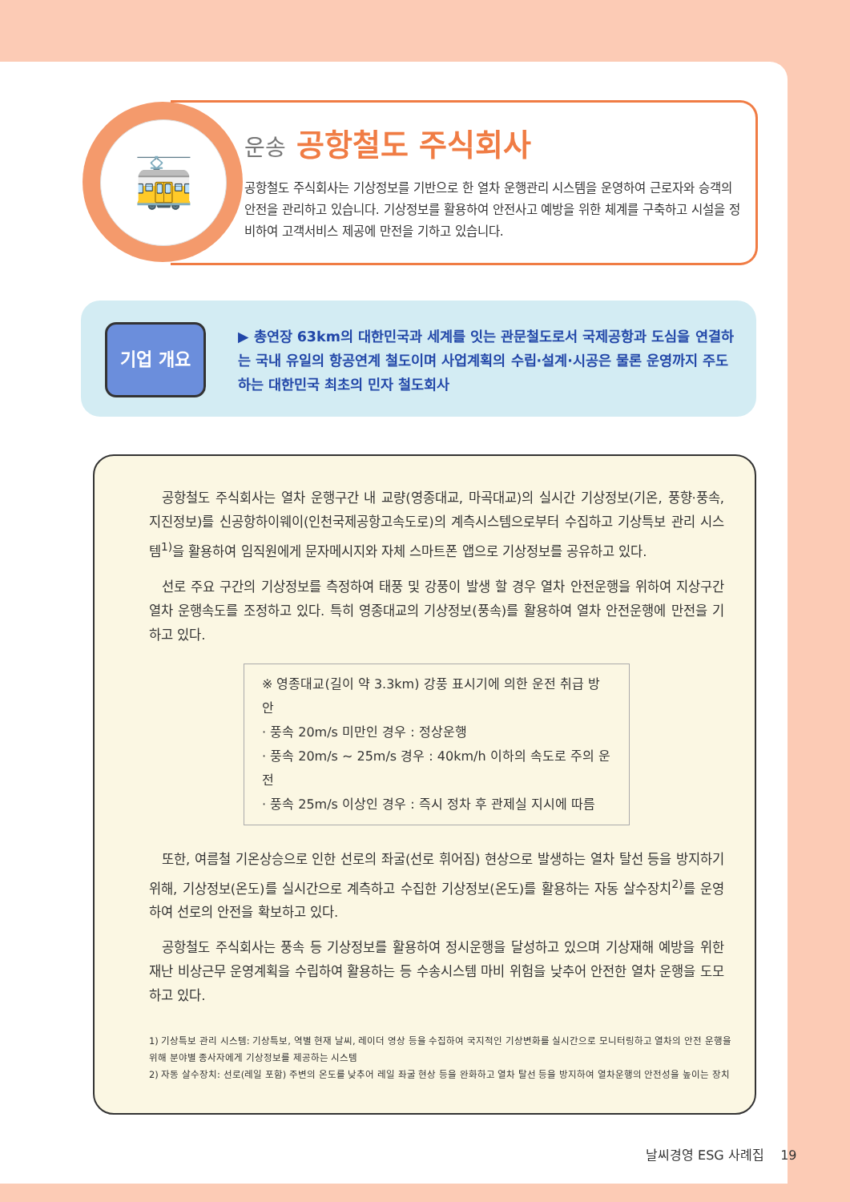🚋 운송 공항철도 주식회사
공항철도 주식회사는 기상정보를 기반으로 한 열차 운행관리 시스템을 운영하여 근로자와 승객의 안전을 관리하고 있습니다. 기상정보를 활용하여 안전사고 예방을 위한 체계를 구축하고 시설을 정비하여 고객서비스 제공에 만전을 기하고 있습니다.
기업 개요
▶ 총연장 63km의 대한민국과 세계를 잇는 관문철도로서 국제공항과 도심을 연결하는 국내 유일의 항공연계 철도이며 사업계획의 수립·설계·시공은 물론 운영까지 주도하는 대한민국 최초의 민자 철도회사
공항철도 주식회사는 열차 운행구간 내 교량(영종대교, 마곡대교)의 실시간 기상정보(기온, 풍향·풍속, 지진정보)를 신공항하이웨이(인천국제공항고속도로)의 계측시스템으로부터 수집하고 기상특보 관리 시스템<sup>1)</sup>을 활용하여 임직원에게 문자메시지와 자체 스마트폰 앱으로 기상정보를 공유하고 있다.
선로 주요 구간의 기상정보를 측정하여 태풍 및 강풍이 발생 할 경우 열차 안전운행을 위하여 지상구간 열차 운행속도를 조정하고 있다. 특히 영종대교의 기상정보(풍속)를 활용하여 열차 안전운행에 만전을 기하고 있다.
※ 영종대교(길이 약 3.3km) 강풍 표시기에 의한 운전 취급 방안
· 풍속 20m/s 미만인 경우 : 정상운행
· 풍속 20m/s ~ 25m/s 경우 : 40km/h 이하의 속도로 주의 운전
· 풍속 25m/s 이상인 경우 : 즉시 정차 후 관제실 지시에 따름
또한, 여름철 기온상승으로 인한 선로의 좌굴(선로 휘어짐) 현상으로 발생하는 열차 탈선 등을 방지하기 위해, 기상정보(온도)를 실시간으로 계측하고 수집한 기상정보(온도)를 활용하는 자동 살수장치<sup>2)</sup>를 운영하여 선로의 안전을 확보하고 있다.
공항철도 주식회사는 풍속 등 기상정보를 활용하여 정시운행을 달성하고 있으며 기상재해 예방을 위한 재난 비상근무 운영계획을 수립하여 활용하는 등 수송시스템 마비 위험을 낮추어 안전한 열차 운행을 도모하고 있다.
1) 기상특보 관리 시스템: 기상특보, 역별 현재 날씨, 레이더 영상 등을 수집하여 국지적인 기상변화를 실시간으로 모니터링하고 열차의 안전 운행을 위해 분야별 종사자에게 기상정보를 제공하는 시스템
2) 자동 살수장치: 선로(레일 포함) 주변의 온도를 낮추어 레일 좌굴 현상 등을 완화하고 열차 탈선 등을 방지하여 열차운행의 안전성을 높이는 장치
날씨경영 ESG 사례집 19